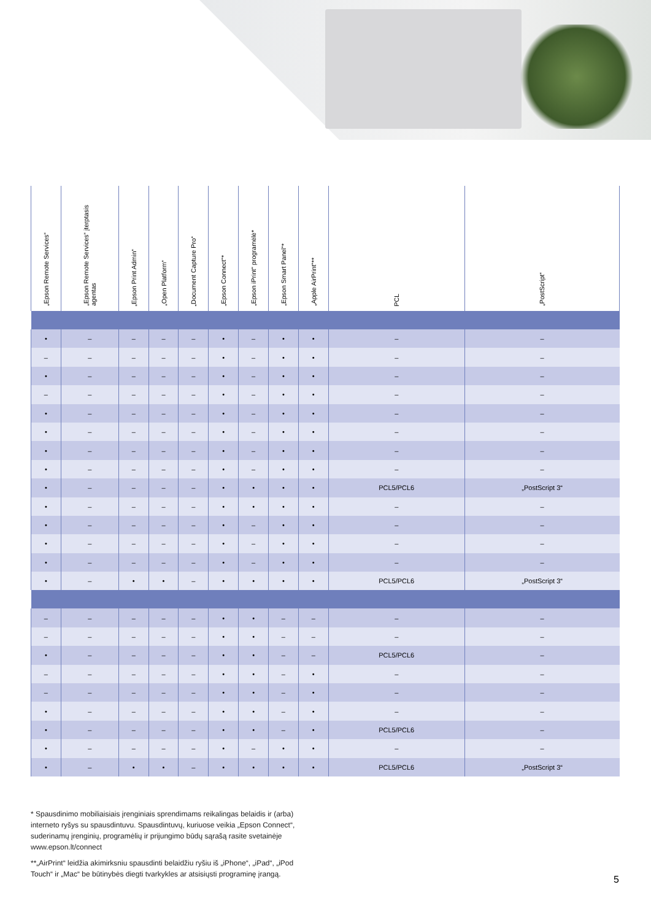| „Epson Remote Services“ | „Epson Remote Services“ įterptasis agentas | „Epson Print Admin“ | „Open Platform“ | „Document Capture Pro“ | „Epson Connect“* | „Epson iPrint“ programėlė* | „Epson Smart Panel“* | „Apple AirPrint“** | PCL | „PostScript“ |
| --- | --- | --- | --- | --- | --- | --- | --- | --- | --- | --- |
| • | – | – | – | – | • | – | • | • | – | – |
| – | – | – | – | – | • | – | • | • | – | – |
| • | – | – | – | – | • | – | • | • | – | – |
| – | – | – | – | – | • | – | • | • | – | – |
| • | – | – | – | – | • | – | • | • | – | – |
| • | – | – | – | – | • | – | • | • | – | – |
| • | – | – | – | – | • | – | • | • | – | – |
| • | – | – | – | – | • | – | • | • | – | – |
| • | – | – | – | – | • | • | • | • | PCL5/PCL6 | „PostScript 3“ |
| • | – | – | – | – | • | • | • | • | – | – |
| • | – | – | – | – | • | – | • | • | – | – |
| • | – | – | – | – | • | – | • | • | – | – |
| • | – | – | – | – | • | – | • | • | – | – |
| • | – | • | • | – | • | • | • | • | PCL5/PCL6 | „PostScript 3“ |
| – | – | – | – | – | • | • | – | – | – | – |
| – | – | – | – | – | • | • | – | – | – | – |
| • | – | – | – | – | • | • | – | – | PCL5/PCL6 | – |
| – | – | – | – | – | • | • | – | • | – | – |
| – | – | – | – | – | • | • | – | • | – | – |
| • | – | – | – | – | • | • | – | • | – | – |
| • | – | – | – | – | • | • | – | • | PCL5/PCL6 | – |
| • | – | – | – | – | • | – | • | • | – | – |
| • | – | • | • | – | • | • | • | • | PCL5/PCL6 | „PostScript 3“ |
* Spausdinimo mobiliaisiais įrenginiais sprendimams reikalingas belaidis ir (arba) interneto ryšys su spausdintuvu. Spausdintuvų, kuriuose veikia „Epson Connect“, suderinamų įrenginių, programėlių ir prijungimo būdų sąrašą rasite svetainėje www.epson.lt/connect
**„AirPrint“ leidžia akimirksniu spausdinti belaidžiu ryšiu iš „iPhone“, „iPad“, „iPod Touch“ ir „Mac“ be būtinybės diegti tvarkykles ar atsisiųsti programinę įrangą.
5